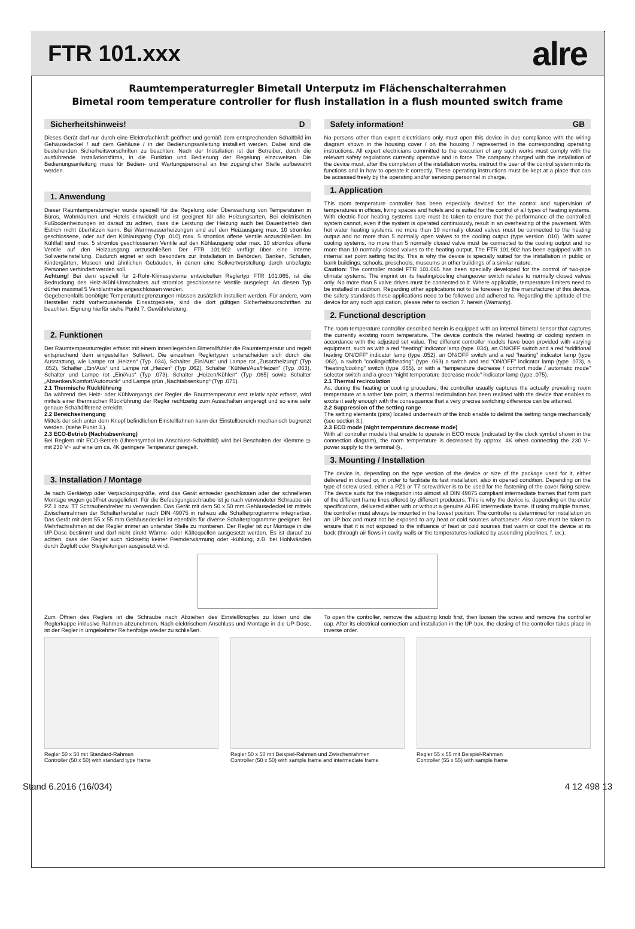FTR 101.xxx
alre
Raumtemperaturregler Bimetall Unterputz im Flächenschalterrahmen
Bimetal room temperature controller for flush installation in a flush mounted switch frame
Sicherheitshinweis! D
Dieses Gerät darf nur durch eine Elektrofachkraft geöffnet und gemäß dem entsprechenden Schaltbild im Gehäusedeckel / auf dem Gehäuse / in der Bedienungsanleitung installiert werden. Dabei sind die bestehenden Sicherheitsvorschriften zu beachten. Nach der Installation ist der Betreiber, durch die ausführende Installationsfirma, in die Funktion und Bedienung der Regelung einzuweisen. Die Bedienungsanleitung muss für Bedien- und Wartungspersonal an frei zugänglicher Stelle aufbewahrt werden.
1. Anwendung
Dieser Raumtemperaturregler wurde speziell für die Regelung oder Überwachung von Temperaturen in Büros, Wohnräumen und Hotels entwickelt und ist geeignet für alle Heizungsarten. Bei elektrischen Fußbodenheizungen ist darauf zu achten, dass die Leistung der Heizung auch bei Dauerbetrieb den Estrich nicht überhitzen kann. Bei Warmwasserheizungen sind auf den Heizausgang max. 10 stromlos geschlossene, oder auf den Kühlausgang (Typ .010) max. 5 stromlos offene Ventile anzuschließen. Im Kühlfall sind max. 5 stromlos geschlossenen Ventile auf den Kühlausgang oder max. 10 stromlos offene Ventile auf den Heizausgang anzuschließen. Der FTR 101.902 verfügt über eine interne Sollwerteinstellung. Dadurch eignet er sich besonders zur Installation in Behörden, Banken, Schulen, Kindergärten, Museen und ähnlichen Gebäuden, in denen eine Sollwertverstellung durch unbefugte Personen verhindert werden soll.
Achtung! Bei dem speziell für 2-Rohr-Klimasysteme entwickelten Reglertyp FTR 101.065, ist die Bedruckung des Heiz-/Kühl-Umschalters auf stromlos geschlossene Ventile ausgelegt. An diesen Typ dürfen maximal 5 Ventilantriebe angeschlossen werden.
Gegebenenfalls benötigte Temperaturbegrenzungen müssen zusätzlich installiert werden. Für andere, vom Hersteller nicht vorherzusehende Einsatzgebiete, sind die dort gültigen Sicherheitsvorschriften zu beachten. Eignung hierfür siehe Punkt 7. Gewährleistung.
2. Funktionen
Der Raumtemperaturregler erfasst mit einem innenliegenden Bimetallfühler die Raumtemperatur und regelt entsprechend dem eingestellten Sollwert. Die einzelnen Reglertypen unterscheiden sich durch die Ausstattung, wie Lampe rot „Heizen“ (Typ .034), Schalter „Ein/Aus“ und Lampe rot „Zusatzheizung“ (Typ .052), Schalter „Ein/Aus“ und Lampe rot „Heizen“ (Typ .062), Schalter "Kühlen/Aus/Heizen" (Typ .063), Schalter und Lampe rot „Ein/Aus“ (Typ .073), Schalter „Heizen/Kühlen“ (Typ .065) sowie Schalter „Absenken/Komfort/Automatik“ und Lampe grün „Nachtabsenkung“ (Typ .075).
2.1 Thermische Rückführung
Da während des Heiz- oder Kühlvorgangs der Regler die Raumtemperatur erst relativ spät erfasst, wird mittels einer thermischen Rückführung der Regler rechtzeitig zum Ausschalten angeregt und so eine sehr genaue Schaltdifferenz erreicht.
2.2 Bereichseinengung
Mittels der sich unter dem Knopf befindlichen Einstellfahnen kann der Einstellbereich mechanisch begrenzt werden. (siehe Punkt 3.).
2.3 ECO-Betrieb (Nachtabsenkung)
Bei Reglern mit ECO-Betrieb (Uhrensymbol im Anschluss-Schaltbild) wird bei Beschalten der Klemme ◷ mit 230 V~ auf eine um ca. 4K geringere Temperatur geregelt.
3. Installation / Montage
Je nach Gerätetyp oder Verpackungsgröße, wird das Gerät entweder geschlossen oder der schnelleren Montage wegen geöffnet ausgeliefert. Für die Befestigungsschraube ist je nach verwendeter Schraube ein PZ 1 bzw. T7 Schraubendreher zu verwenden. Das Gerät mit dem 50 x 50 mm Gehäusedeckel ist mittels Zwischenrahmen der Schalterhersteller nach DIN 49075 in nahezu alle Schalterprogramme integrierbar. Das Gerät mit dem 55 x 55 mm Gehäusedeckel ist ebenfalls für diverse Schalterprogramme geeignet. Bei Mehrfachrahmen ist der Regler immer an unterster Stelle zu montieren. Der Regler ist zur Montage in die UP-Dose bestimmt und darf nicht direkt Wärme- oder Kältequellen ausgesetzt werden. Es ist darauf zu achten, dass der Regler auch rückseitig keiner Fremderwärmung oder -kühlung, z.B. bei Hohlwänden durch Zugluft oder Steigleitungen ausgesetzt wird.
Safety information! GB
No persons other than expert electricians only must open this device in due compliance with the wiring diagram shown in the housing cover / on the housing / represented in the corresponding operating instructions. All expert electricians committed to the execution of any such works must comply with the relevant safety regulations currently operative and in force. The company charged with the installation of the device must, after the completion of the installation works, instruct the user of the control system into its functions and in how to operate it correctly. These operating instructions must be kept at a place that can be accessed freely by the operating and/or servicing personnel in charge.
1. Application
This room temperature controller has been especially deviced for the control and supervision of temperatures in offices, living spaces and hotels and is suited for the control of all types of heating systems. With electric floor heating systems care must be taken to ensure that the performance of the controlled system cannot, even if the system is operated continuously, result in an overheating of the pavement. With hot water heating systems, no more than 10 normally closed valves must be connected to the heating output and no more than 5 normally open valves to the cooling output (type version .010). With water cooling systems, no more than 5 normally closed valve must be connected to the cooling output and no more than 10 normally closed valves to the heating output. The FTR 101.902 has been equipped with an internal set point setting facility. This is why the device is specially suited for the installation in public or bank buildings, schools, preschools, museums or other buildings of a similar nature.
Caution: The controller model FTR 101.065 has been specially developed for the control of two-pipe climate systems. The imprint on its heating/cooling changeover switch relates to normally closed valves only. No more than 5 valve drives must be connected to it. Where applicable, temperature limiters need to be installed in addition. Regarding other applications not to be foreseen by the manufacturer of this device, the safety standards these applications need to be followed and adhered to. Regarding the aptitude of the device for any such application, please refer to section 7. herein (Warranty).
2. Functional description
The room temperature controller described herein is equipped with an internal bimetal sensor that captures the currently existing room temperature. The device controls the related heating or cooling system in accordance with the adjusted set value. The different controller models have been provided with varying equipment, such as with a red “heating” indicator lamp (type .034), an ON/OFF switch and a red “additional heating ON/OFF” indicator lamp (type .052), an ON/OFF switch and a red “heating” indicator lamp (type .062), a switch "cooling/off/heating" (type .063) a switch and red “ON/OFF” indicator lamp (type .073), a “heating/cooling” switch (type .065), or with a “temperature decrease / comfort mode / automatic mode” selector switch and a green “night temperature decrease mode” indicator lamp (type .075).
2.1 Thermal recirculation
As, during the heating or cooling procedure, the controller usually captures the actually prevailing room temperature at a rather late point, a thermal recirculation has been realised with the device that enables to excite it early enough with the consequence that a very precise switching difference can be attained.
2.2 Suppression of the setting range
The setting elements (pins) located underneath of the knob enable to delimit the setting range mechanically (see section 3.).
2.3 ECO mode (night temperature decrease mode)
With all controller models that enable to operate in ECO mode (indicated by the clock symbol shown in the connection diagram), the room temperature is decreased by approx. 4K when connecting the 230 V~ power supply to the terminal ◷.
3. Mounting / Installation
The device is, depending on the type version of the device or size of the package used for it, either delivered in closed or, in order to facilitate its fast installation, also in opened condition. Depending on the type of screw used, either a PZ1 or T7 screwdriver is to be used for the fastening of the cover fixing screw. The device suits for the integration into almost all DIN 49075 compliant intermediate frames that form part of the different frame lines offered by different producers. This is why the device is, depending on the order specifications, delivered either with or without a genuine ALRE intermediate frame. If using multiple frames, the controller must always be mounted in the lowest position. The controller is determined for installation on an UP box and must not be exposed to any heat or cold sources whatsoever. Also care must be taken to ensure that it is not exposed to the influence of heat or cold sources that warm or cool the device at its back (through air flows in cavity walls or the temperatures radiated by ascending pipelines, f. ex.).
Zum Öffnen des Reglers ist die Schraube nach Abziehen des Einstellknopfes zu lösen und die Reglerkappe inklusive Rahmen abzunehmen. Nach elektrischem Anschluss und Montage in die UP-Dose, ist der Regler in umgekehrter Reihenfolge wieder zu schließen.
To open the controller, remove the adjusting knob first, then loosen the screw and remove the controller cap. After its electrical connection and installation in the UP box, the closing of the controller takes place in inverse order.
Regler 50 x 50 mit Standard-Rahmen
Controller (50 x 50) with standard type frame
Regler 50 x 50 mit Beispiel-Rahmen und Zwischenrahmen
Controller (50 x 50) with sample frame and intermediate frame
Regler 55 x 55 mit Beispiel-Rahmen
Controller (55 x 55) with sample frame
Stand 6.2016 (16/034) 4 12 498 13